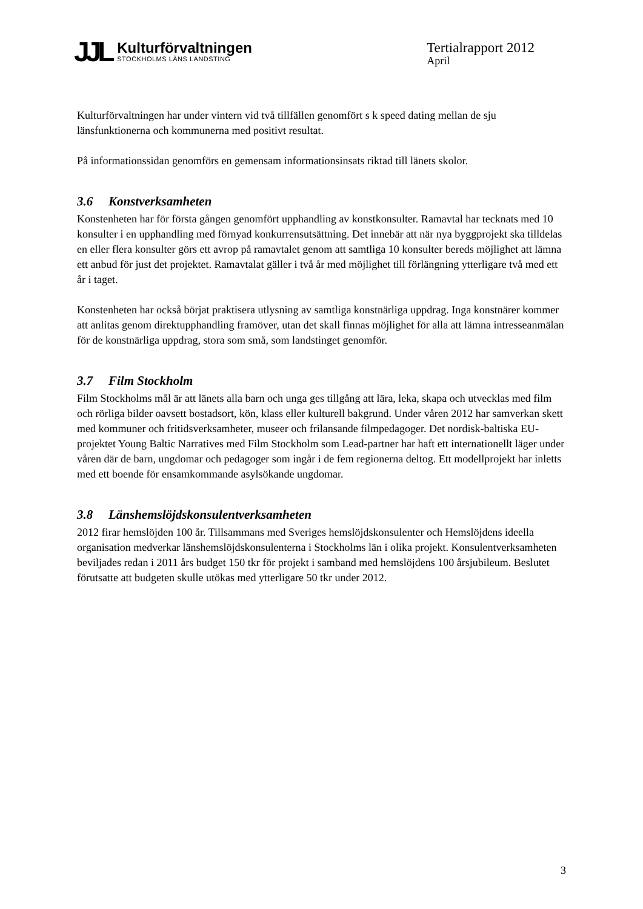JJL
Kulturförvaltningen
STOCKHOLMS LÄNS LANDSTING
Tertialrapport 2012
April
Kulturförvaltningen har under vintern vid två tillfällen genomfört s k speed dating mellan de sju länsfunktionerna och kommunerna med positivt resultat.
På informationssidan genomförs en gemensam informationsinsats riktad till länets skolor.
3.6 Konstverksamheten
Konstenheten har för första gången genomfört upphandling av konstkonsulter. Ramavtal har tecknats med 10 konsulter i en upphandling med förnyad konkurrensutsättning. Det innebär att när nya byggprojekt ska tilldelas en eller flera konsulter görs ett avrop på ramavtalet genom att samtliga 10 konsulter bereds möjlighet att lämna ett anbud för just det projektet. Ramavtalat gäller i två år med möjlighet till förlängning ytterligare två med ett år i taget.
Konstenheten har också börjat praktisera utlysning av samtliga konstnärliga uppdrag. Inga konstnärer kommer att anlitas genom direktupphandling framöver, utan det skall finnas möjlighet för alla att lämna intresseanmälan för de konstnärliga uppdrag, stora som små, som landstinget genomför.
3.7 Film Stockholm
Film Stockholms mål är att länets alla barn och unga ges tillgång att lära, leka, skapa och utvecklas med film och rörliga bilder oavsett bostadsort, kön, klass eller kulturell bakgrund. Under våren 2012 har samverkan skett med kommuner och fritidsverksamheter, museer och frilansande filmpedagoger. Det nordisk-baltiska EU-projektet Young Baltic Narratives med Film Stockholm som Lead-partner har haft ett internationellt läger under våren där de barn, ungdomar och pedagoger som ingår i de fem regionerna deltog. Ett modellprojekt har inletts med ett boende för ensamkommande asylsökande ungdomar.
3.8 Länshemslöjdskonsulentverksamheten
2012 firar hemslöjden 100 år. Tillsammans med Sveriges hemslöjdskonsulenter och Hemslöjdens ideella organisation medverkar länshemslöjdskonsulenterna i Stockholms län i olika projekt. Konsulentverksamheten beviljades redan i 2011 års budget 150 tkr för projekt i samband med hemslöjdens 100 årsjubileum. Beslutet förutsatte att budgeten skulle utökas med ytterligare 50 tkr under 2012.
3